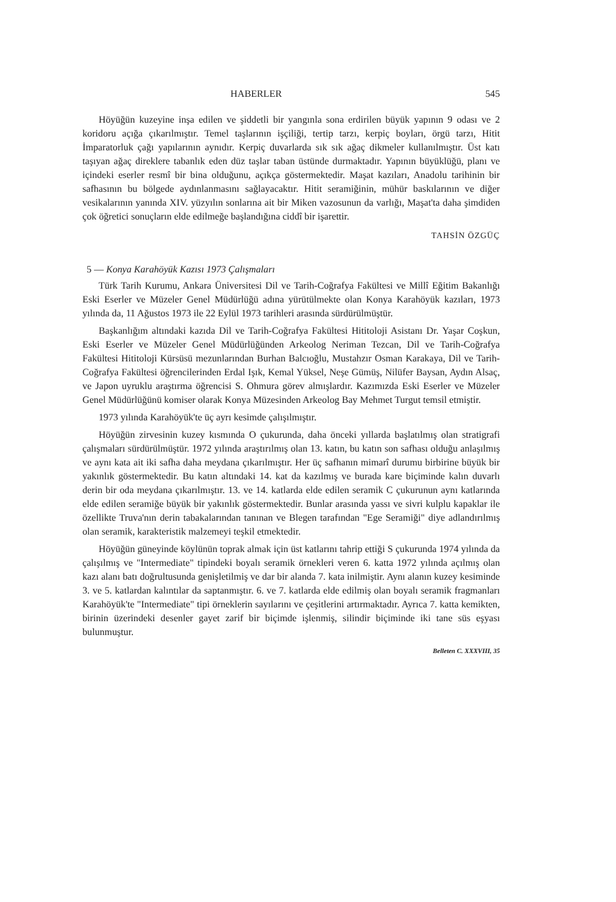HABERLER 545
Höyüğün kuzeyine inşa edilen ve şiddetli bir yangınla sona erdirilen büyük yapının 9 odası ve 2 koridoru açığa çıkarılmıştır. Temel taşlarının işçiliği, tertip tarzı, kerpiç boyları, örgü tarzı, Hitit İmparatorluk çağı yapılarının aynıdır. Kerpiç duvarlarda sık sık ağaç dikmeler kullanılmıştır. Üst katı taşıyan ağaç direklere tabanlık eden düz taşlar taban üstünde durmaktadır. Yapının büyüklüğü, planı ve içindeki eserler resmî bir bina olduğunu, açıkça göstermektedir. Maşat kazıları, Anadolu tarihinin bir safhasının bu bölgede aydınlanmasını sağlayacaktır. Hitit seramiğinin, mühür baskılarının ve diğer vesikalarının yanında XIV. yüzyılın sonlarına ait bir Miken vazosunun da varlığı, Maşat'ta daha şimdiden çok öğretici sonuçların elde edilmeğe başlandığına ciddî bir işarettir.
TAHSİN ÖZGÜÇ
5 — Konya Karahöyük Kazısı 1973 Çalışmaları
Türk Tarih Kurumu, Ankara Üniversitesi Dil ve Tarih-Coğrafya Fakültesi ve Millî Eğitim Bakanlığı Eski Eserler ve Müzeler Genel Müdürlüğü adına yürütülmekte olan Konya Karahöyük kazıları, 1973 yılında da, 11 Ağustos 1973 ile 22 Eylül 1973 tarihleri arasında sürdürülmüştür.
Başkanlığım altındaki kazıda Dil ve Tarih-Coğrafya Fakültesi Hititoloji Asistanı Dr. Yaşar Coşkun, Eski Eserler ve Müzeler Genel Müdürlüğünden Arkeolog Neriman Tezcan, Dil ve Tarih-Coğrafya Fakültesi Hititoloji Kürsüsü mezunlarından Burhan Balcıoğlu, Mustahzır Osman Karakaya, Dil ve Tarih-Coğrafya Fakültesi öğrencilerinden Erdal Işık, Kemal Yüksel, Neşe Gümüş, Nilüfer Baysan, Aydın Alsaç, ve Japon uyruklu araştırma öğrencisi S. Ohmura görev almışlardır. Kazımızda Eski Eserler ve Müzeler Genel Müdürlüğünü komiser olarak Konya Müzesinden Arkeolog Bay Mehmet Turgut temsil etmiştir.
1973 yılında Karahöyük'te üç ayrı kesimde çalışılmıştır.
Höyüğün zirvesinin kuzey kısmında O çukurunda, daha önceki yıllarda başlatılmış olan stratigrafi çalışmaları sürdürülmüştür. 1972 yılında araştırılmış olan 13. katın, bu katın son safhası olduğu anlaşılmış ve aynı kata ait iki safha daha meydana çıkarılmıştır. Her üç safhanın mimarî durumu birbirine büyük bir yakınlık göstermektedir. Bu katın altındaki 14. kat da kazılmış ve burada kare biçiminde kalın duvarlı derin bir oda meydana çıkarılmıştır. 13. ve 14. katlarda elde edilen seramik C çukurunun aynı katlarında elde edilen seramiğe büyük bir yakınlık göstermektedir. Bunlar arasında yassı ve sivri kulplu kapaklar ile özellikte Truva'nın derin tabakalarından tanınan ve Blegen tarafından "Ege Seramiği" diye adlandırılmış olan seramik, karakteristik malzemeyi teşkil etmektedir.
Höyüğün güneyinde köylünün toprak almak için üst katlarını tahrip ettiği S çukurunda 1974 yılında da çalışılmış ve "Intermediate" tipindeki boyalı seramik örnekleri veren 6. katta 1972 yılında açılmış olan kazı alanı batı doğrultusunda genişletilmiş ve dar bir alanda 7. kata inilmiştir. Aynı alanın kuzey kesiminde 3. ve 5. katlardan kalıntılar da saptanmıştır. 6. ve 7. katlarda elde edilmiş olan boyalı seramik fragmanları Karahöyük'te "Intermediate" tipi örneklerin sayılarını ve çeşitlerini artırmaktadır. Ayrıca 7. katta kemikten, birinin üzerindeki desenler gayet zarif bir biçimde işlenmiş, silindir biçiminde iki tane süs eşyası bulunmuştur.
Belleten C. XXXVIII, 35